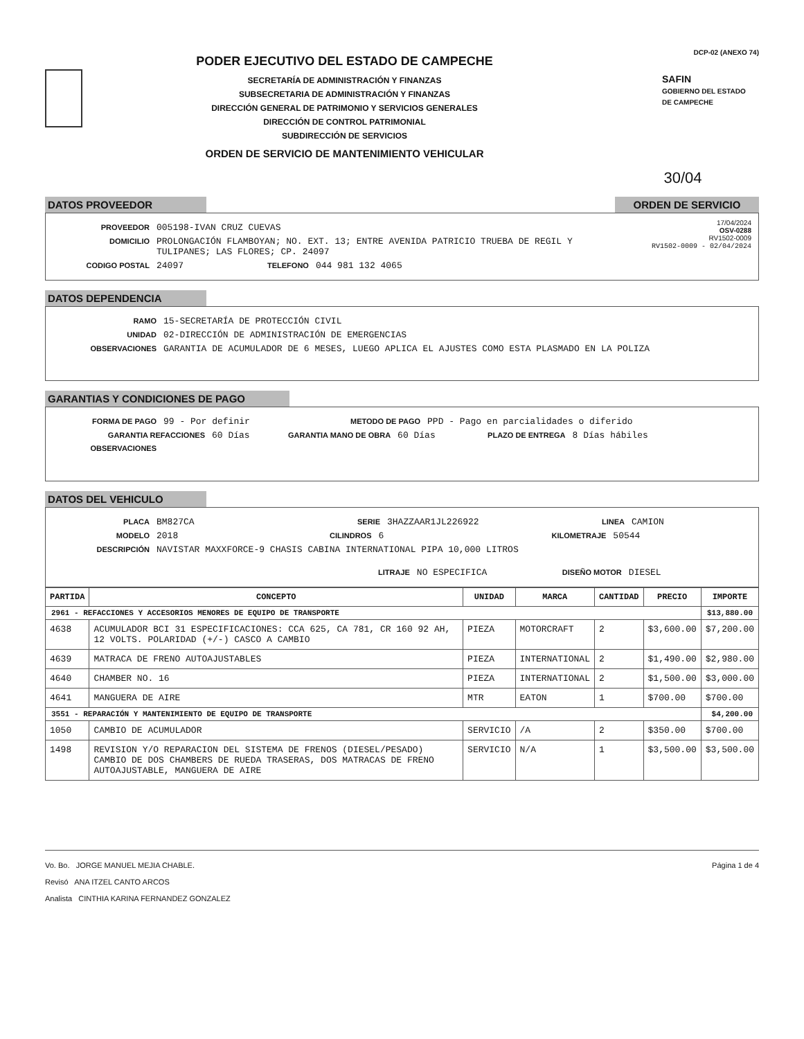PODER EJECUTIVO DEL ESTADO DE CAMPECHE
SECRETARÍA DE ADMINISTRACIÓN Y FINANZAS
SUBSECRETARIA DE ADMINISTRACIÓN Y FINANZAS
DIRECCIÓN GENERAL DE PATRIMONIO Y SERVICIOS GENERALES
DIRECCIÓN DE CONTROL PATRIMONIAL
SUBDIRECCIÓN DE SERVICIOS
ORDEN DE SERVICIO DE MANTENIMIENTO VEHICULAR
DCP-02 (ANEXO 74)
SAFIN
GOBIERNO DEL ESTADO
DE CAMPECHE
30/04
DATOS PROVEEDOR ORDEN DE SERVICIO
PROVEEDOR 005198-IVAN CRUZ CUEVAS
DOMICILIO PROLONGACIÓN FLAMBOYAN; NO. EXT. 13; ENTRE AVENIDA PATRICIO TRUEBA DE REGIL Y TULIPANES; LAS FLORES; CP. 24097
CODIGO POSTAL 24097 TELEFONO 044 981 132 4065
17/04/2024
OSV-0288
RV1502-0009
RV1502-0009 - 02/04/2024
DATOS DEPENDENCIA
RAMO 15-SECRETARÍA DE PROTECCIÓN CIVIL
UNIDAD 02-DIRECCIÓN DE ADMINISTRACIÓN DE EMERGENCIAS
OBSERVACIONES GARANTIA DE ACUMULADOR DE 6 MESES, LUEGO APLICA EL AJUSTES COMO ESTA PLASMADO EN LA POLIZA
GARANTIAS Y CONDICIONES DE PAGO
FORMA DE PAGO 99 - Por definir METODO DE PAGO PPD - Pago en parcialidades o diferido
GARANTIA REFACCIONES 60 Días GARANTIA MANO DE OBRA 60 Días PLAZO DE ENTREGA 8 Días hábiles
OBSERVACIONES
DATOS DEL VEHICULO
PLACA BM827CA SERIE 3HAZZAAR1JL226922 LINEA CAMION
MODELO 2018 CILINDROS 6 KILOMETRAJE 50544
DESCRIPCIÓN NAVISTAR MAXXFORCE-9 CHASIS CABINA INTERNATIONAL PIPA 10,000 LITROS
LITRAJE NO ESPECIFICA DISEÑO MOTOR DIESEL
| PARTIDA | CONCEPTO | UNIDAD | MARCA | CANTIDAD | PRECIO | IMPORTE |
| --- | --- | --- | --- | --- | --- | --- |
| 2961 - REFACCIONES Y ACCESORIOS MENORES DE EQUIPO DE TRANSPORTE | | | | | | $13,880.00 |
| 4638 | ACUMULADOR BCI 31 ESPECIFICACIONES: CCA 625, CA 781, CR 160 92 AH, 12 VOLTS. POLARIDAD (+/-) CASCO A CAMBIO | PIEZA | MOTORCRAFT | 2 | $3,600.00 | $7,200.00 |
| 4639 | MATRACA DE FRENO AUTOAJUSTABLES | PIEZA | INTERNATIONAL | 2 | $1,490.00 | $2,980.00 |
| 4640 | CHAMBER NO. 16 | PIEZA | INTERNATIONAL | 2 | $1,500.00 | $3,000.00 |
| 4641 | MANGUERA DE AIRE | MTR | EATON | 1 | $700.00 | $700.00 |
| 3551 - REPARACIÓN Y MANTENIMIENTO DE EQUIPO DE TRANSPORTE | | | | | | $4,200.00 |
| 1050 | CAMBIO DE ACUMULADOR | SERVICIO | /A | 2 | $350.00 | $700.00 |
| 1498 | REVISION Y/O REPARACION DEL SISTEMA DE FRENOS (DIESEL/PESADO) CAMBIO DE DOS CHAMBERS DE RUEDA TRASERAS, DOS MATRACAS DE FRENO AUTOAJUSTABLE, MANGUERA DE AIRE | SERVICIO | N/A | 1 | $3,500.00 | $3,500.00 |
Vo. Bo. JORGE MANUEL MEJIA CHABLE.
Revisó ANA ITZEL CANTO ARCOS
Analista CINTHIA KARINA FERNANDEZ GONZALEZ
Página 1 de 4